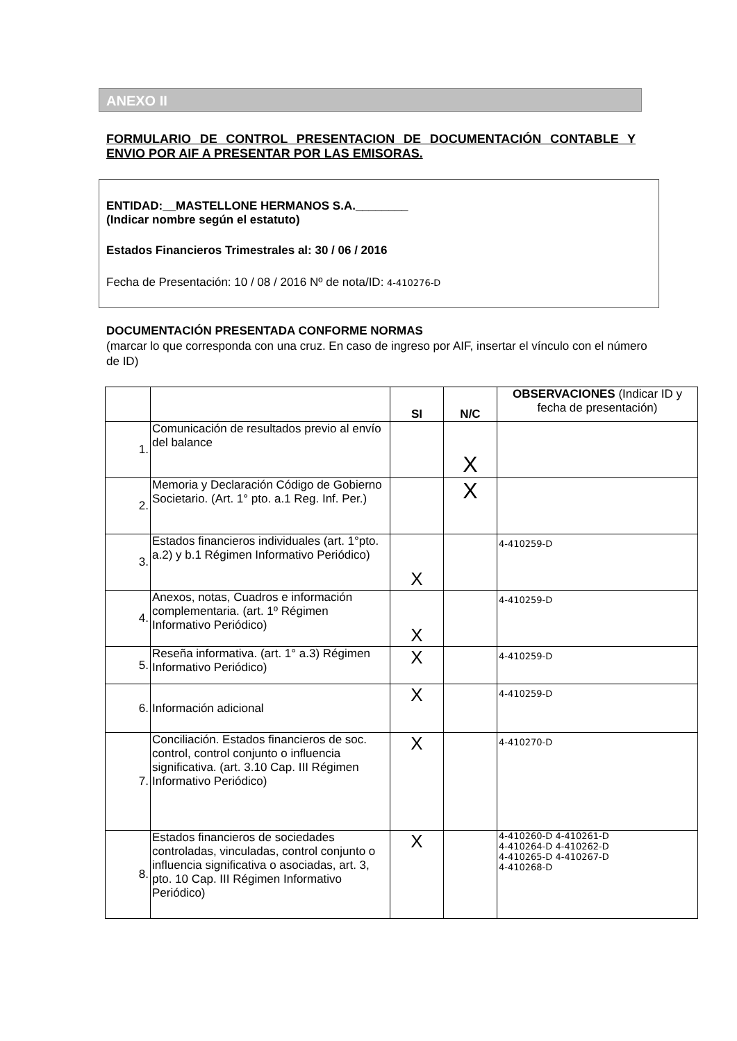ANEXO II
FORMULARIO DE CONTROL PRESENTACION DE DOCUMENTACIÓN CONTABLE Y ENVIO POR AIF A PRESENTAR POR LAS EMISORAS.
ENTIDAD:__MASTELLONE HERMANOS S.A.________
(Indicar nombre según el estatuto)
Estados Financieros Trimestrales al: 30 / 06 / 2016
Fecha de Presentación: 10 / 08 / 2016 Nº de nota/ID: 4-410276-D
DOCUMENTACIÓN PRESENTADA CONFORME NORMAS
(marcar lo que corresponda con una cruz. En caso de ingreso por AIF, insertar el vínculo con el número de ID)
| | | SI | N/C | OBSERVACIONES (Indicar ID y fecha de presentación) |
| --- | --- | --- | --- | --- |
| 1. | Comunicación de resultados previo al envío del balance | | X | |
| 2. | Memoria y Declaración Código de Gobierno Societario. (Art. 1° pto. a.1 Reg. Inf. Per.) | | X | |
| 3. | Estados financieros individuales (art. 1°pto. a.2) y b.1 Régimen Informativo Periódico) | X | | 4-410259-D |
| 4. | Anexos, notas, Cuadros e información complementaria. (art. 1º Régimen Informativo Periódico) | X | | 4-410259-D |
| 5. | Reseña informativa. (art. 1° a.3) Régimen Informativo Periódico) | X | | 4-410259-D |
| 6. | Información adicional | X | | 4-410259-D |
| 7. | Conciliación. Estados financieros de soc. control, control conjunto o influencia significativa. (art. 3.10 Cap. III Régimen Informativo Periódico) | X | | 4-410270-D |
| 8. | Estados financieros de sociedades controladas, vinculadas, control conjunto o influencia significativa o asociadas, art. 3, pto. 10 Cap. III Régimen Informativo Periódico) | X | | 4-410260-D 4-410261-D 4-410264-D 4-410262-D 4-410265-D 4-410267-D 4-410268-D |